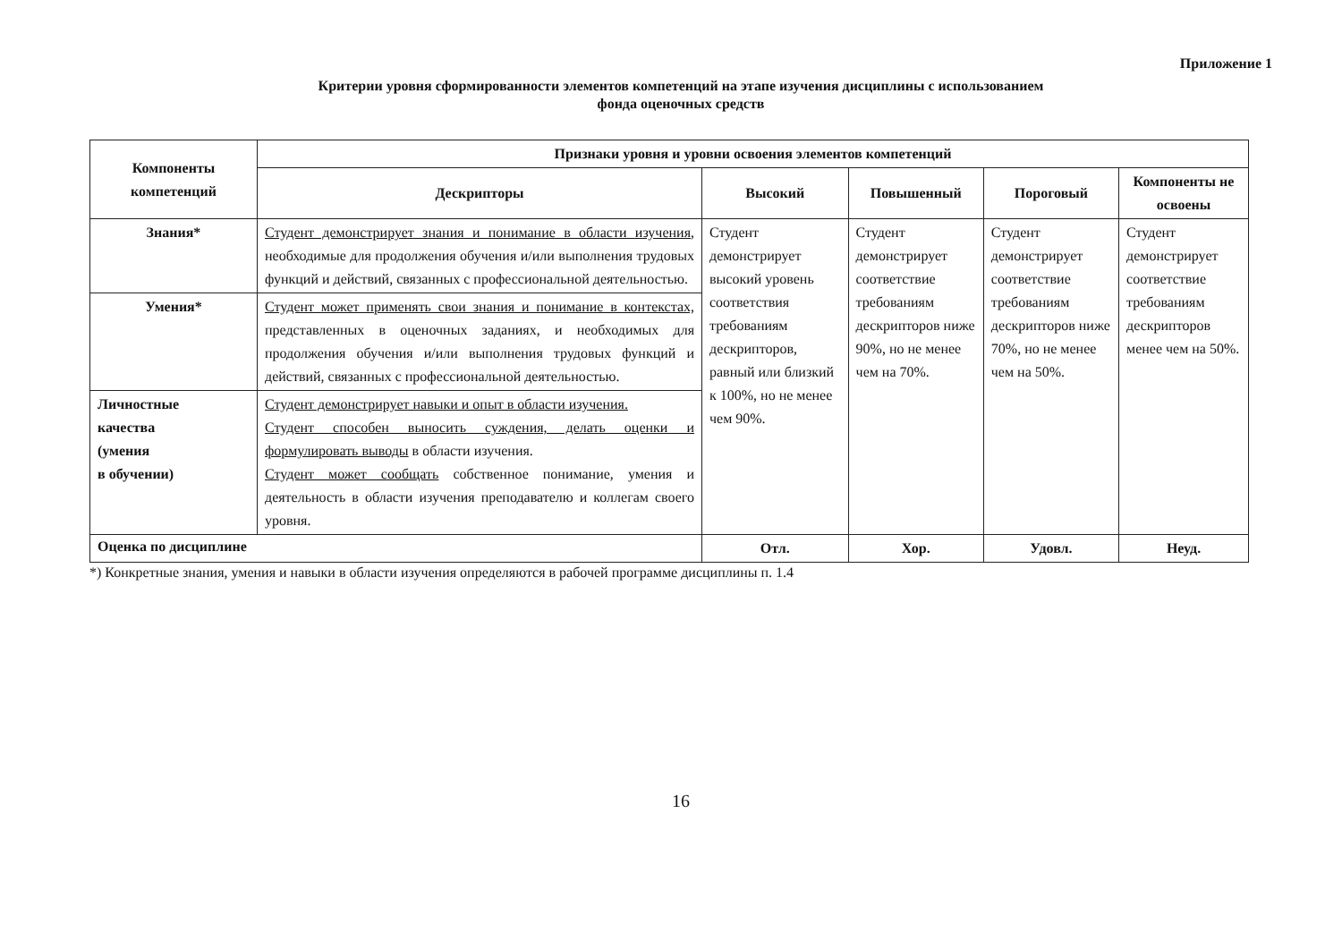Приложение 1
Критерии уровня сформированности элементов компетенций на этапе изучения дисциплины с использованием
фонда оценочных средств
| Компоненты компетенций | Признаки уровня и уровни освоения элементов компетенций | | | | |
| --- | --- | --- | --- | --- | --- |
| | Дескрипторы | Высокий | Повышенный | Пороговый | Компоненты не освоены |
| Знания* | Студент демонстрирует знания и понимание в области изучения , необходимые для продолжения обучения и/или выполнения трудовых функций и действий, связанных с профессиональной деятельностью. | Студент демонстрирует высокий уровень соответствия требованиям дескрипторов, равный или близкий к 100%, но не менее чем 90%. | Студент демонстрирует соответствие требованиям дескрипторов ниже 90%, но не менее чем на 70%. | Студент демонстрирует соответствие требованиям дескрипторов ниже 70%, но не менее чем на 50%. | Студент демонстрирует соответствие требованиям дескрипторов менее чем на 50%. |
| Умения* | Студент может применять свои знания и понимание в контекстах, представленных в оценочных заданиях, и необходимых для продолжения обучения и/или выполнения трудовых функций и действий, связанных с профессиональной деятельностью. | | | | |
| Личностные качества (умения в обучении) | Студент демонстрирует навыки и опыт в области изучения. Студент способен выносить суждения, делать оценки и формулировать выводы в области изучения. Студент может сообщать собственное понимание, умения и деятельность в области изучения преподавателю и коллегам своего уровня. | | | | |
| Оценка по дисциплине | | Отл. | Хор. | Удовл. | Неуд. |
*) Конкретные знания, умения и навыки в области изучения определяются в рабочей программе дисциплины п. 1.4
16